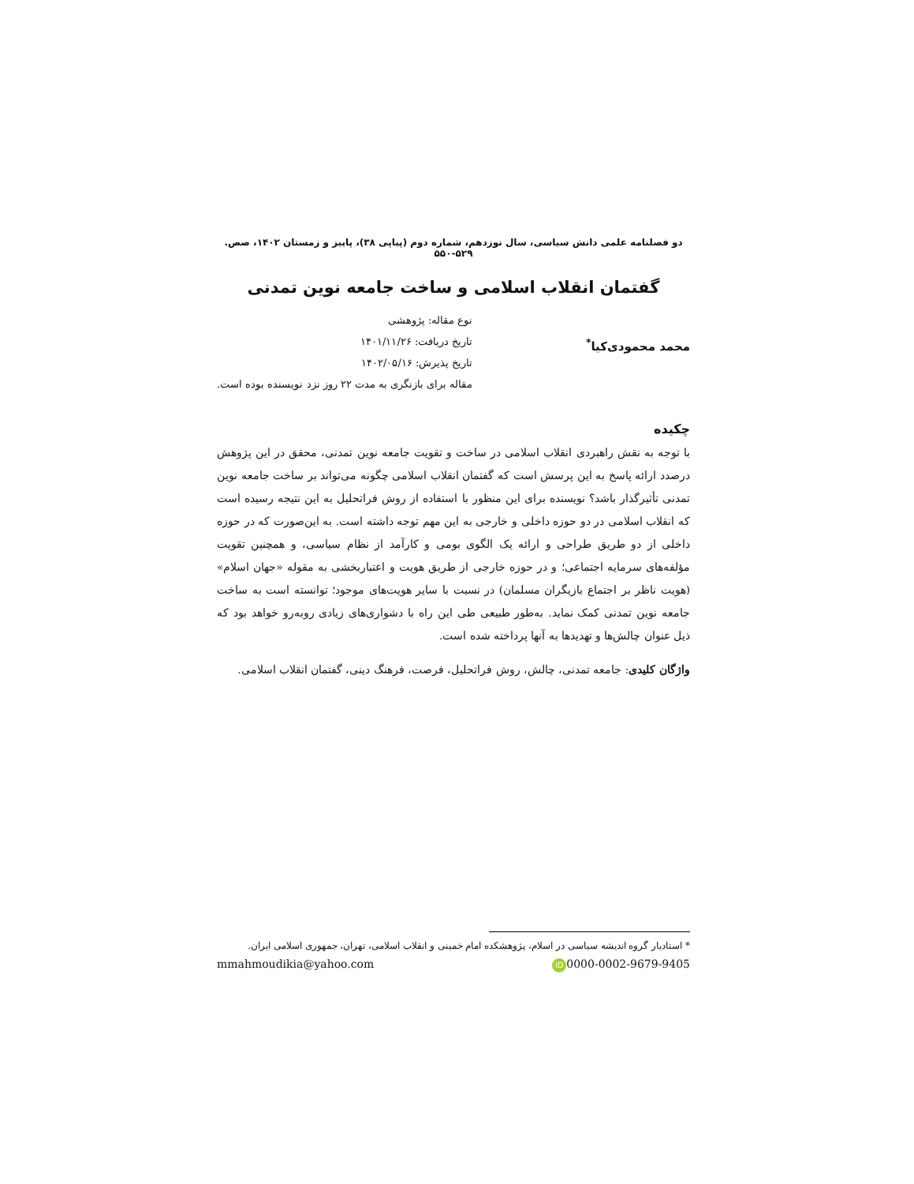دو فصلنامه علمی دانش سیاسی، سال نوزدهم، شماره دوم (پیاپی ۳۸)، پاییز و زمستان ۱۴۰۲، صص. ۵۲۹-۵۵۰
گفتمان انقلاب اسلامی و ساخت جامعه نوین تمدنی
محمد محمودی‌کیا<sup>*</sup>
نوع مقاله: پژوهشی
تاریخ دریافت: ۱۴۰۱/۱۱/۲۶
تاریخ پذیرش: ۱۴۰۲/۰۵/۱۶
مقاله برای بازنگری به مدت ۲۲ روز نزد نویسنده بوده است.
چکیده
با توجه به نقش راهبردی انقلاب اسلامی در ساخت و تقویت جامعه نوین تمدنی، محقق در این پژوهش درصدد ارائه پاسخ به این پرسش است که گفتمان انقلاب اسلامی چگونه می‌تواند بر ساخت جامعه نوین تمدنی تأثیرگذار باشد؟ نویسنده برای این منظور با استفاده از روش فراتحلیل به این نتیجه رسیده است که انقلاب اسلامی در دو حوزه داخلی و خارجی به این مهم توجه داشته است. به این‌صورت که در حوزه داخلی از دو طریق طراحی و ارائه یک الگوی بومی و کارآمد از نظام سیاسی، و همچنین تقویت مؤلفه‌های سرمایه اجتماعی؛ و در حوزه خارجی از طریق هویت و اعتباربخشی به مقوله «جهان اسلام» (هویت ناظر بر اجتماع بازیگران مسلمان) در نسبت با سایر هویت‌های موجود؛ توانسته است به ساخت جامعه نوین تمدنی کمک نماید. به‌طور طبیعی طی این راه با دشواری‌های زیادی روبه‌رو خواهد بود که ذیل عنوان چالش‌ها و تهدیدها به آنها پرداخته شده است.
واژگان کلیدی: جامعه تمدنی، چالش، روش فراتحلیل، فرصت، فرهنگ دینی، گفتمان انقلاب اسلامی.
* استادیار گروه اندیشه سیاسی در اسلام، پژوهشکده امام خمینی و انقلاب اسلامی، تهران، جمهوری اسلامی ایران.
mmahmoudikia@yahoo.com iD 0000-0002-9679-9405